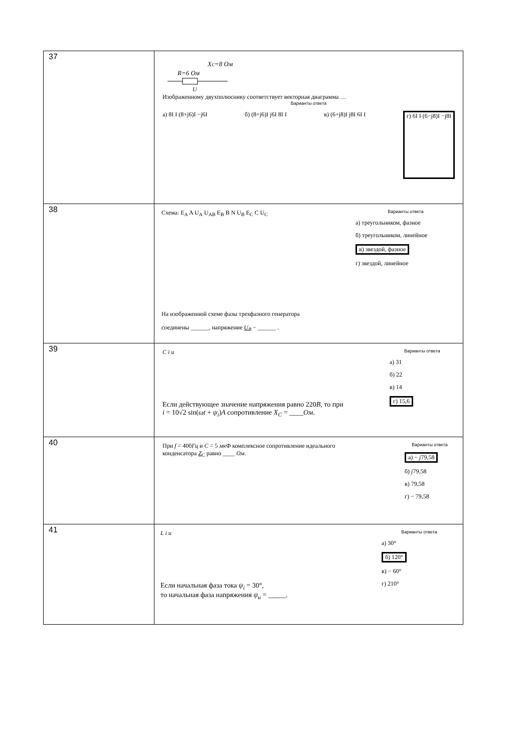| 37 | R=6 Ом X C =8 Ом U Изображенному двухполюснику соответствует векторная диаграмма … Варианты ответа а) 8I I (8+j6)I −j6I б) (8+j6)I j6I 8I I в) (6+j8)I j8I 6I I г) 6I I (6−j8)I −j8I |
| 38 | Схема: E<sub>A</sub> A U<sub>A</sub> U<sub>AB</sub> E<sub>B</sub> B N U<sub>B</sub> E<sub>C</sub> C U<sub>C</sub> Варианты ответа а) треугольником, фазное б) треугольником, линейное в) звездой, фазное г) звездой, линейное На изображенной схеме фазы трехфазного генератора соединены ______, напряжение U<sub>B</sub> − ______ . |
| 39 | C i u Если действующее значение напряжения равно 220 В , то при i = 10√2 sin( ωt + ψ<sub>i</sub> ) A сопротивление X<sub>C</sub> = ____ Ом . Варианты ответа а) 31 б) 22 в) 14 г) 15,6 |
| 40 | При f = 400 Гц и C = 5 мкФ комплексное сопротивление идеального конденсатора Z<sub>C</sub> равно ____ Ом . Варианты ответа а) − j 79,58 б) j 79,58 в) 79,58 г) − 79,58 |
| 41 | L i u Если начальная фаза тока ψ<sub>i</sub> = 30°, то начальная фаза напряжения ψ<sub>u</sub> = _____. Варианты ответа а) 30° б) 120° в) − 60° г) 210° |